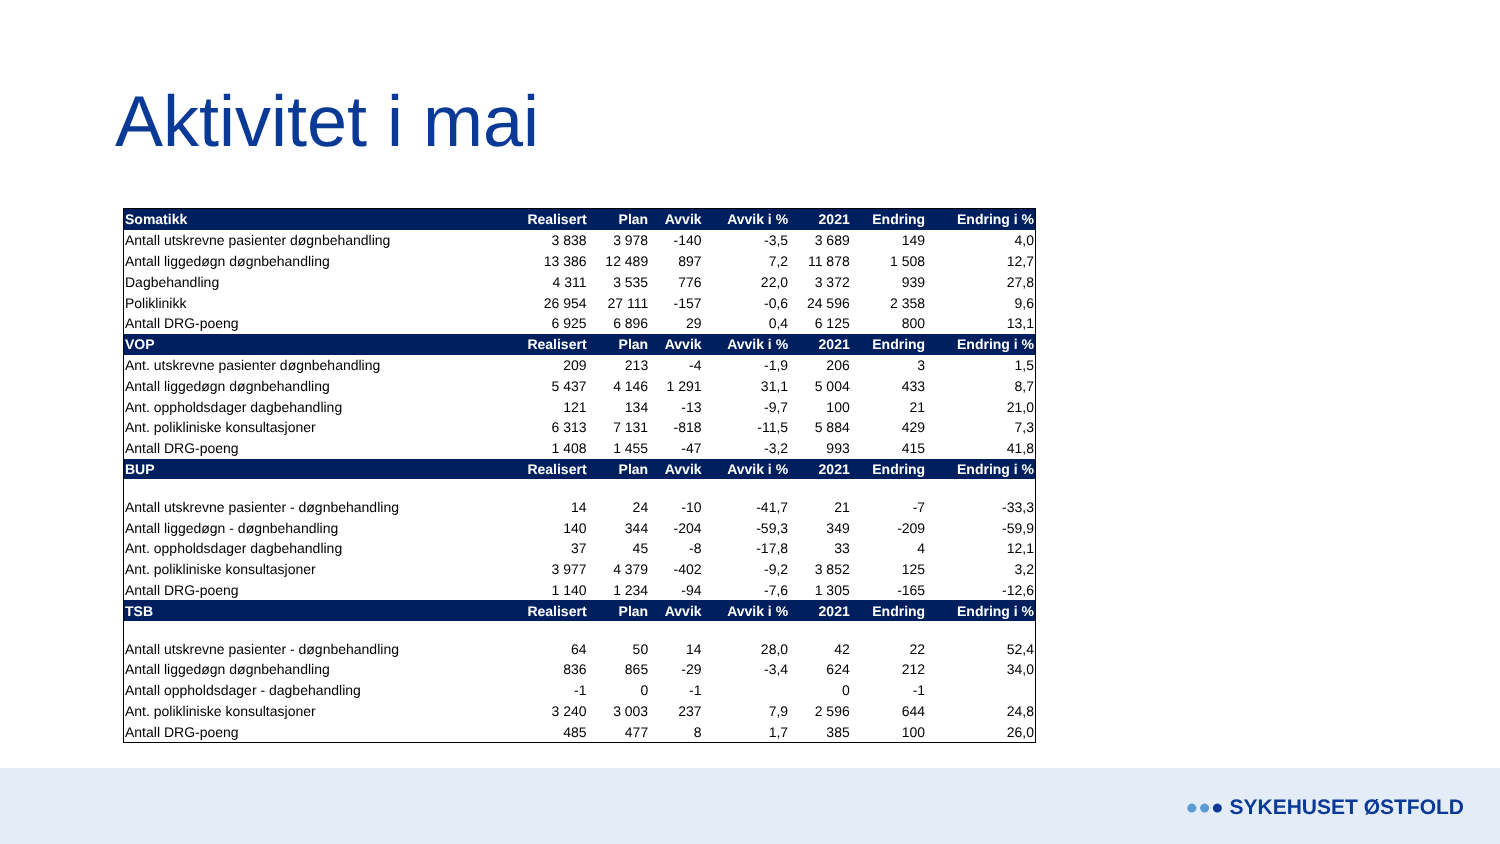Aktivitet i mai
| Somatikk | Realisert | Plan | Avvik | Avvik i % | 2021 | Endring | Endring i % |
| --- | --- | --- | --- | --- | --- | --- | --- |
| Antall utskrevne pasienter døgnbehandling | 3 838 | 3 978 | -140 | -3,5 | 3 689 | 149 | 4,0 |
| Antall liggedøgn døgnbehandling | 13 386 | 12 489 | 897 | 7,2 | 11 878 | 1 508 | 12,7 |
| Dagbehandling | 4 311 | 3 535 | 776 | 22,0 | 3 372 | 939 | 27,8 |
| Poliklinikk | 26 954 | 27 111 | -157 | -0,6 | 24 596 | 2 358 | 9,6 |
| Antall DRG-poeng | 6 925 | 6 896 | 29 | 0,4 | 6 125 | 800 | 13,1 |
| VOP | Realisert | Plan | Avvik | Avvik i % | 2021 | Endring | Endring i % |
| Ant. utskrevne pasienter døgnbehandling | 209 | 213 | -4 | -1,9 | 206 | 3 | 1,5 |
| Antall liggedøgn døgnbehandling | 5 437 | 4 146 | 1 291 | 31,1 | 5 004 | 433 | 8,7 |
| Ant. oppholdsdager dagbehandling | 121 | 134 | -13 | -9,7 | 100 | 21 | 21,0 |
| Ant. polikliniske konsultasjoner | 6 313 | 7 131 | -818 | -11,5 | 5 884 | 429 | 7,3 |
| Antall DRG-poeng | 1 408 | 1 455 | -47 | -3,2 | 993 | 415 | 41,8 |
| BUP | Realisert | Plan | Avvik | Avvik i % | 2021 | Endring | Endring i % |
| Antall utskrevne pasienter - døgnbehandling | 14 | 24 | -10 | -41,7 | 21 | -7 | -33,3 |
| Antall liggedøgn - døgnbehandling | 140 | 344 | -204 | -59,3 | 349 | -209 | -59,9 |
| Ant. oppholdsdager dagbehandling | 37 | 45 | -8 | -17,8 | 33 | 4 | 12,1 |
| Ant. polikliniske konsultasjoner | 3 977 | 4 379 | -402 | -9,2 | 3 852 | 125 | 3,2 |
| Antall DRG-poeng | 1 140 | 1 234 | -94 | -7,6 | 1 305 | -165 | -12,6 |
| TSB | Realisert | Plan | Avvik | Avvik i % | 2021 | Endring | Endring i % |
| Antall utskrevne pasienter - døgnbehandling | 64 | 50 | 14 | 28,0 | 42 | 22 | 52,4 |
| Antall liggedøgn døgnbehandling | 836 | 865 | -29 | -3,4 | 624 | 212 | 34,0 |
| Antall oppholdsdager - dagbehandling | -1 | 0 | -1 | | 0 | -1 | |
| Ant. polikliniske konsultasjoner | 3 240 | 3 003 | 237 | 7,9 | 2 596 | 644 | 24,8 |
| Antall DRG-poeng | 485 | 477 | 8 | 1,7 | 385 | 100 | 26,0 |
●●● SYKEHUSET ØSTFOLD